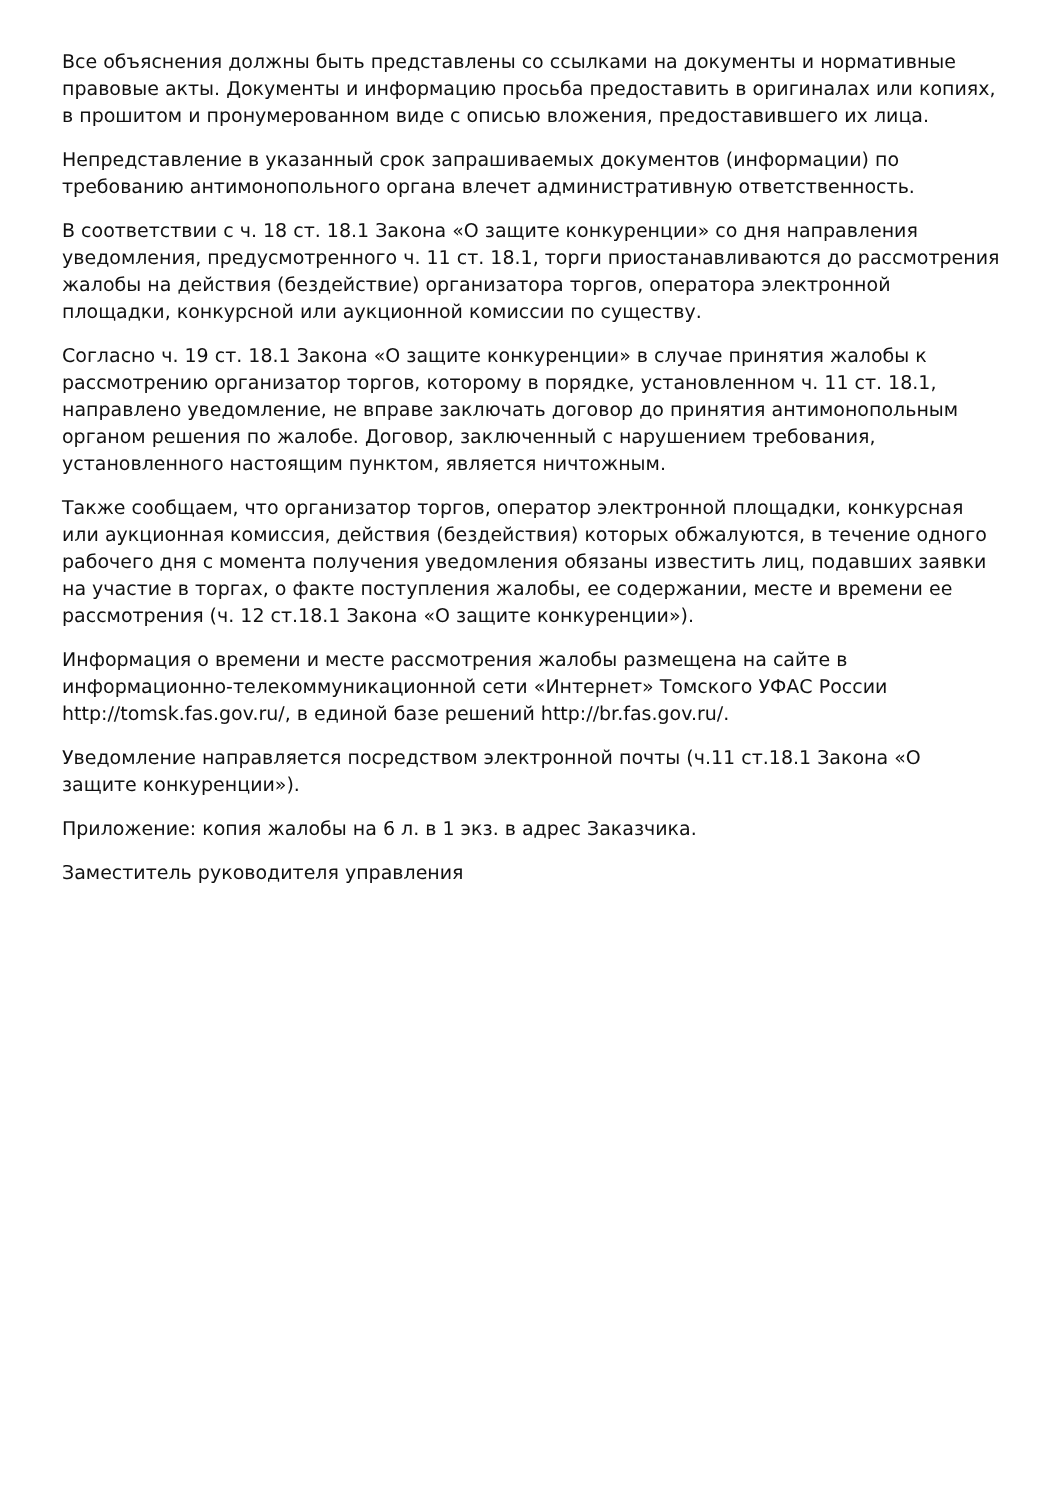Все объяснения должны быть представлены со ссылками на документы и нормативные правовые акты. Документы и информацию просьба предоставить в оригиналах или копиях, в прошитом и пронумерованном виде с описью вложения, предоставившего их лица.
Непредставление в указанный срок запрашиваемых документов (информации) по требованию антимонопольного органа влечет административную ответственность.
В соответствии с ч. 18 ст. 18.1 Закона «О защите конкуренции» со дня направления уведомления, предусмотренного ч. 11 ст. 18.1, торги приостанавливаются до рассмотрения жалобы на действия (бездействие) организатора торгов, оператора электронной площадки, конкурсной или аукционной комиссии по существу.
Согласно ч. 19 ст. 18.1 Закона «О защите конкуренции» в случае принятия жалобы к рассмотрению организатор торгов, которому в порядке, установленном ч. 11 ст. 18.1, направлено уведомление, не вправе заключать договор до принятия антимонопольным органом решения по жалобе. Договор, заключенный с нарушением требования, установленного настоящим пунктом, является ничтожным.
Также сообщаем, что организатор торгов, оператор электронной площадки, конкурсная или аукционная комиссия, действия (бездействия) которых обжалуются, в течение одного рабочего дня с момента получения уведомления обязаны известить лиц, подавших заявки на участие в торгах, о факте поступления жалобы, ее содержании, месте и времени ее рассмотрения (ч. 12 ст.18.1 Закона «О защите конкуренции»).
Информация о времени и месте рассмотрения жалобы размещена на сайте в информационно-телекоммуникационной сети «Интернет» Томского УФАС России http://tomsk.fas.gov.ru/, в единой базе решений http://br.fas.gov.ru/.
Уведомление направляется посредством электронной почты (ч.11 ст.18.1 Закона «О защите конкуренции»).
Приложение: копия жалобы на 6 л. в 1 экз. в адрес Заказчика.
Заместитель руководителя управления